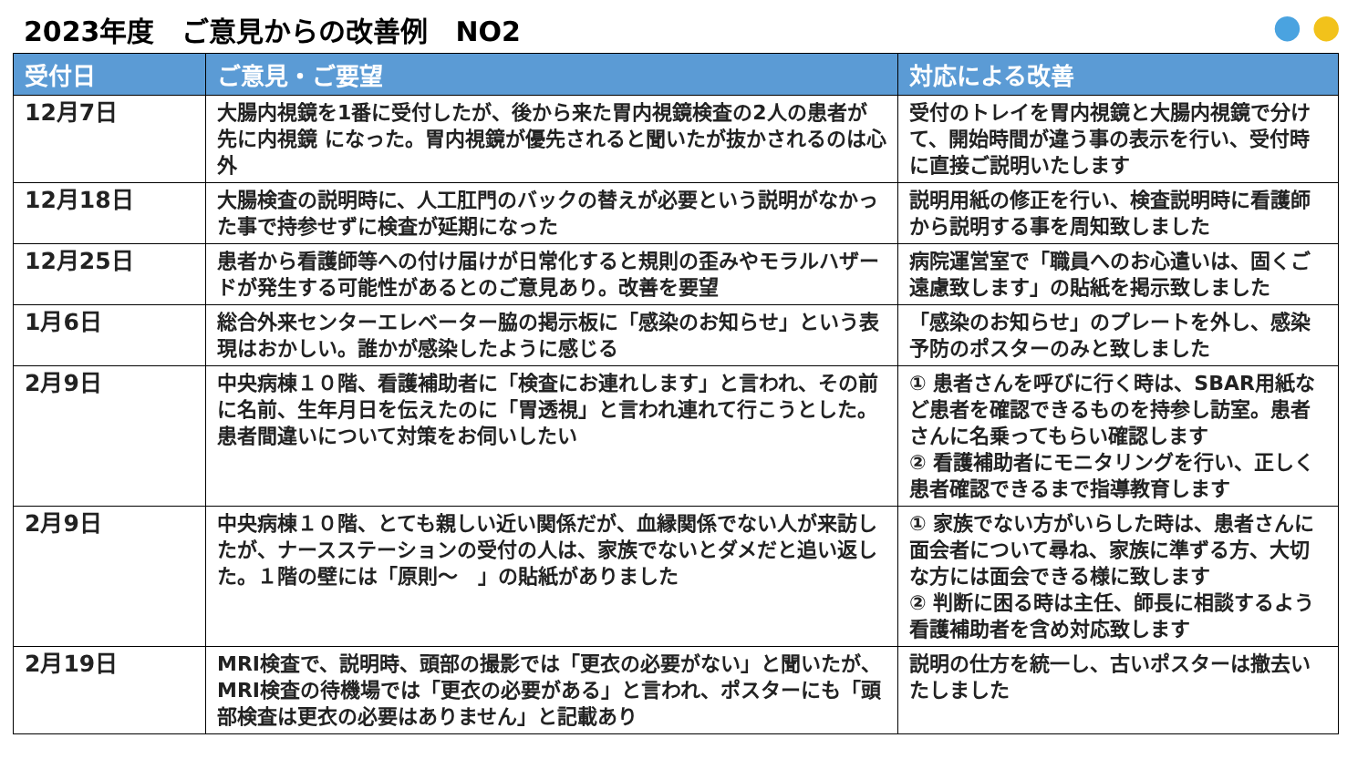● ●
2023年度　ご意見からの改善例　NO2
| 受付日 | ご意見・ご要望 | 対応による改善 |
| --- | --- | --- |
| 12月7日 | 大腸内視鏡を1番に受付したが、後から来た胃内視鏡検査の2人の患者が先に内視鏡 になった。胃内視鏡が優先されると聞いたが抜かされるのは心外 | 受付のトレイを胃内視鏡と大腸内視鏡で分けて、開始時間が違う事の表示を行い、受付時に直接ご説明いたします |
| 12月18日 | 大腸検査の説明時に、人工肛門のバックの替えが必要という説明がなかった事で持参せずに検査が延期になった | 説明用紙の修正を行い、検査説明時に看護師から説明する事を周知致しました |
| 12月25日 | 患者から看護師等への付け届けが日常化すると規則の歪みやモラルハザードが発生する可能性があるとのご意見あり。改善を要望 | 病院運営室で「職員へのお心遣いは、固くご遠慮致します」の貼紙を掲示致しました |
| 1月6日 | 総合外来センターエレベーター脇の掲示板に「感染のお知らせ」という表現はおかしい。誰かが感染したように感じる | 「感染のお知らせ」のプレートを外し、感染予防のポスターのみと致しました |
| 2月9日 | 中央病棟１０階、看護補助者に「検査にお連れします」と言われ、その前に名前、生年月日を伝えたのに「胃透視」と言われ連れて行こうとした。患者間違いについて対策をお伺いしたい | ① 患者さんを呼びに行く時は、SBAR用紙など患者を確認できるものを持参し訪室。患者さんに名乗ってもらい確認します ② 看護補助者にモニタリングを行い、正しく患者確認できるまで指導教育します |
| 2月9日 | 中央病棟１０階、とても親しい近い関係だが、血縁関係でない人が来訪したが、ナースステーションの受付の人は、家族でないとダメだと追い返した。１階の壁には「原則～ 」の貼紙がありました | ① 家族でない方がいらした時は、患者さんに面会者について尋ね、家族に準ずる方、大切な方には面会できる様に致します ② 判断に困る時は主任、師長に相談するよう看護補助者を含め対応致します |
| 2月19日 | MRI検査で、説明時、頭部の撮影では「更衣の必要がない」と聞いたが、MRI検査の待機場では「更衣の必要がある」と言われ、ポスターにも「頭部検査は更衣の必要はありません」と記載あり | 説明の仕方を統一し、古いポスターは撤去いたしました |